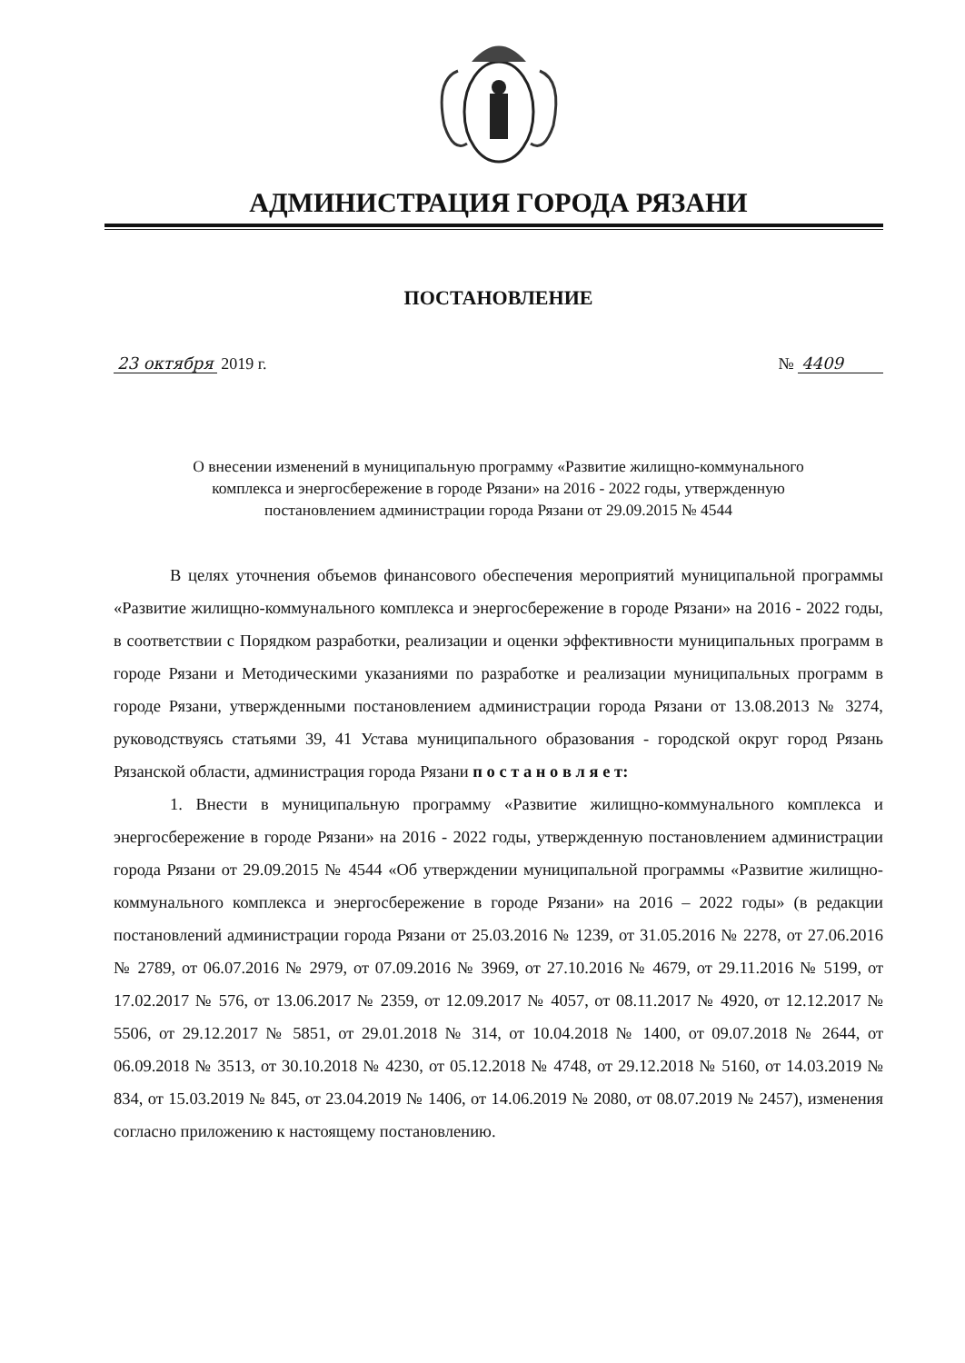АДМИНИСТРАЦИЯ ГОРОДА РЯЗАНИ
ПОСТАНОВЛЕНИЕ
23 октября 2019 г. № 4409
О внесении изменений в муниципальную программу «Развитие жилищно-коммунального
комплекса и энергосбережение в городе Рязани» на 2016 - 2022 годы, утвержденную
постановлением администрации города Рязани от 29.09.2015 № 4544
В целях уточнения объемов финансового обеспечения мероприятий муниципальной программы «Развитие жилищно-коммунального комплекса и энергосбережение в городе Рязани» на 2016 - 2022 годы, в соответствии с Порядком разработки, реализации и оценки эффективности муниципальных программ в городе Рязани и Методическими указаниями по разработке и реализации муниципальных программ в городе Рязани, утвержденными постановлением администрации города Рязани от 13.08.2013 № 3274, руководствуясь статьями 39, 41 Устава муниципального образования - городской округ город Рязань Рязанской области, администрация города Рязани п о с т а н о в л я е т:
1. Внести в муниципальную программу «Развитие жилищно-коммунального комплекса и энергосбережение в городе Рязани» на 2016 - 2022 годы, утвержденную постановлением администрации города Рязани от 29.09.2015 № 4544 «Об утверждении муниципальной программы «Развитие жилищно-коммунального комплекса и энергосбережение в городе Рязани» на 2016 – 2022 годы» (в редакции постановлений администрации города Рязани от 25.03.2016 № 1239, от 31.05.2016 № 2278, от 27.06.2016 № 2789, от 06.07.2016 № 2979, от 07.09.2016 № 3969, от 27.10.2016 № 4679, от 29.11.2016 № 5199, от 17.02.2017 № 576, от 13.06.2017 № 2359, от 12.09.2017 № 4057, от 08.11.2017 № 4920, от 12.12.2017 № 5506, от 29.12.2017 № 5851, от 29.01.2018 № 314, от 10.04.2018 № 1400, от 09.07.2018 № 2644, от 06.09.2018 № 3513, от 30.10.2018 № 4230, от 05.12.2018 № 4748, от 29.12.2018 № 5160, от 14.03.2019 № 834, от 15.03.2019 № 845, от 23.04.2019 № 1406, от 14.06.2019 № 2080, от 08.07.2019 № 2457), изменения согласно приложению к настоящему постановлению.